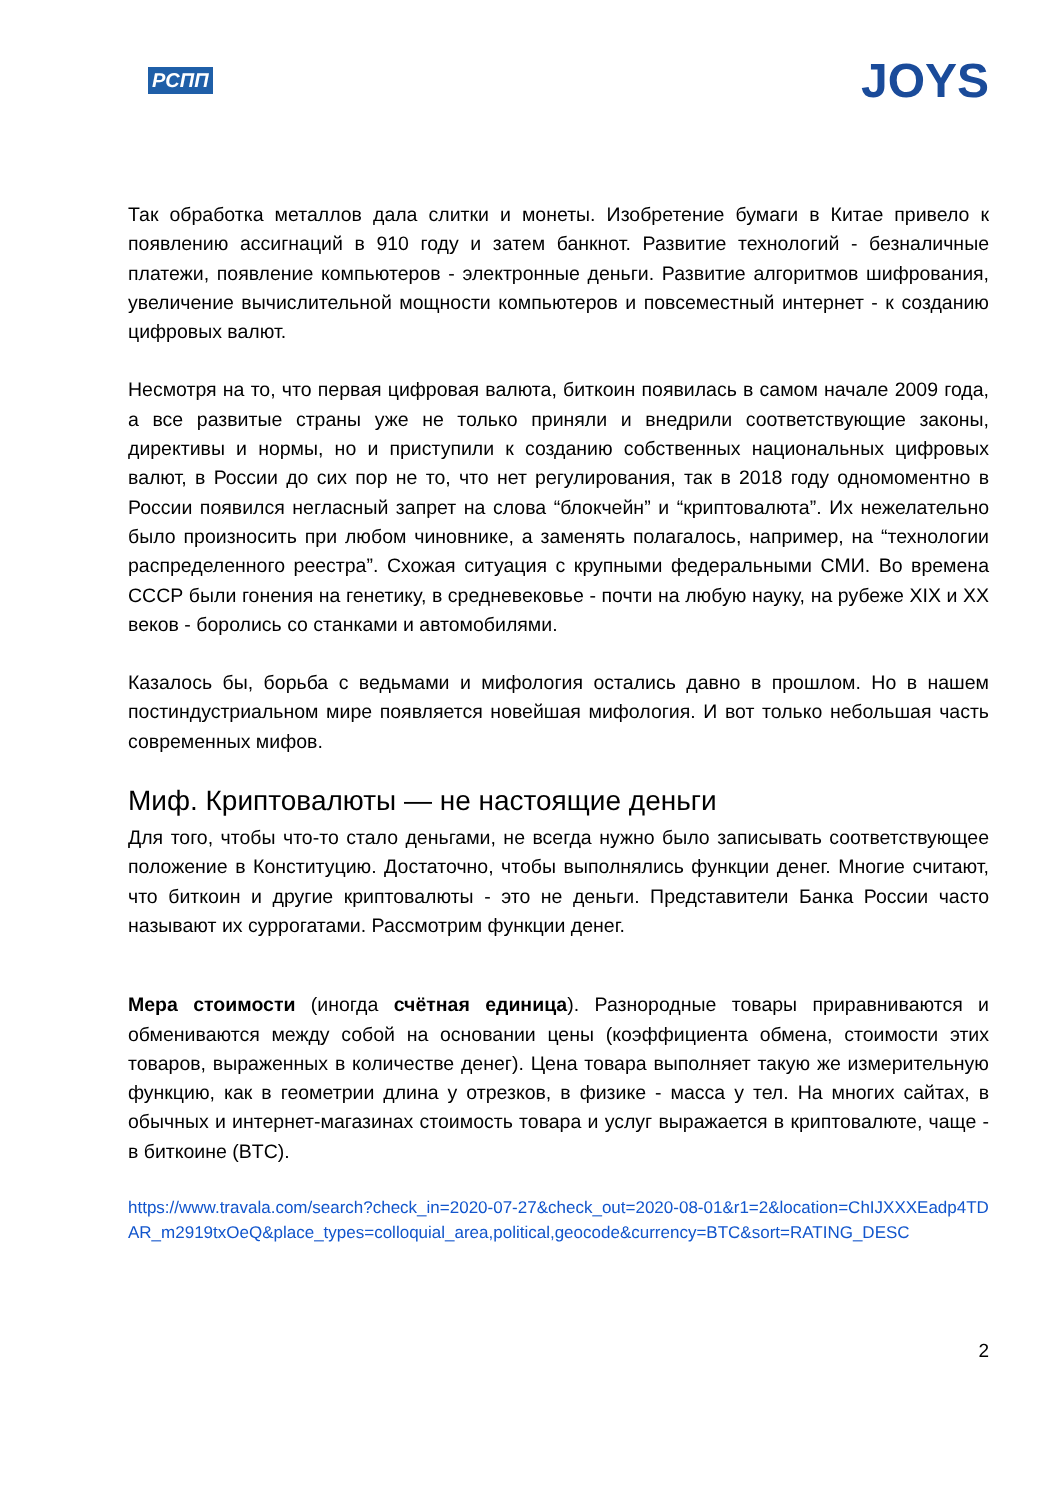РСПП JOYS
Так обработка металлов дала слитки и монеты. Изобретение бумаги в Китае привело к появлению ассигнаций в 910 году и затем банкнот. Развитие технологий - безналичные платежи, появление компьютеров - электронные деньги. Развитие алгоритмов шифрования, увеличение вычислительной мощности компьютеров и повсеместный интернет - к созданию цифровых валют.
Несмотря на то, что первая цифровая валюта, биткоин появилась в самом начале 2009 года, а все развитые страны уже не только приняли и внедрили соответствующие законы, директивы и нормы, но и приступили к созданию собственных национальных цифровых валют, в России до сих пор не то, что нет регулирования, так в 2018 году одномоментно в России появился негласный запрет на слова “блокчейн” и “криптовалюта”. Их нежелательно было произносить при любом чиновнике, а заменять полагалось, например, на “технологии распределенного реестра”. Схожая ситуация с крупными федеральными СМИ. Во времена СССР были гонения на генетику, в средневековье - почти на любую науку, на рубеже XIX и XX веков - боролись со станками и автомобилями.
Казалось бы, борьба с ведьмами и мифология остались давно в прошлом. Но в нашем постиндустриальном мире появляется новейшая мифология. И вот только небольшая часть современных мифов.
Миф. Криптовалюты — не настоящие деньги
Для того, чтобы что-то стало деньгами, не всегда нужно было записывать соответствующее положение в Конституцию. Достаточно, чтобы выполнялись функции денег. Многие считают, что биткоин и другие криптовалюты - это не деньги. Представители Банка России часто называют их суррогатами. Рассмотрим функции денег.
Мера стоимости (иногда счётная единица). Разнородные товары приравниваются и обмениваются между собой на основании цены (коэффициента обмена, стоимости этих товаров, выраженных в количестве денег). Цена товара выполняет такую же измерительную функцию, как в геометрии длина у отрезков, в физике - масса у тел. На многих сайтах, в обычных и интернет-магазинах стоимость товара и услуг выражается в криптовалюте, чаще - в биткоине (BTC).
https://www.travala.com/search?check_in=2020-07-27&check_out=2020-08-01&r1=2&location=ChIJXXXEadp4TDAR_m2919txOeQ&place_types=colloquial_area,political,geocode&currency=BTC&sort=RATING_DESC
2